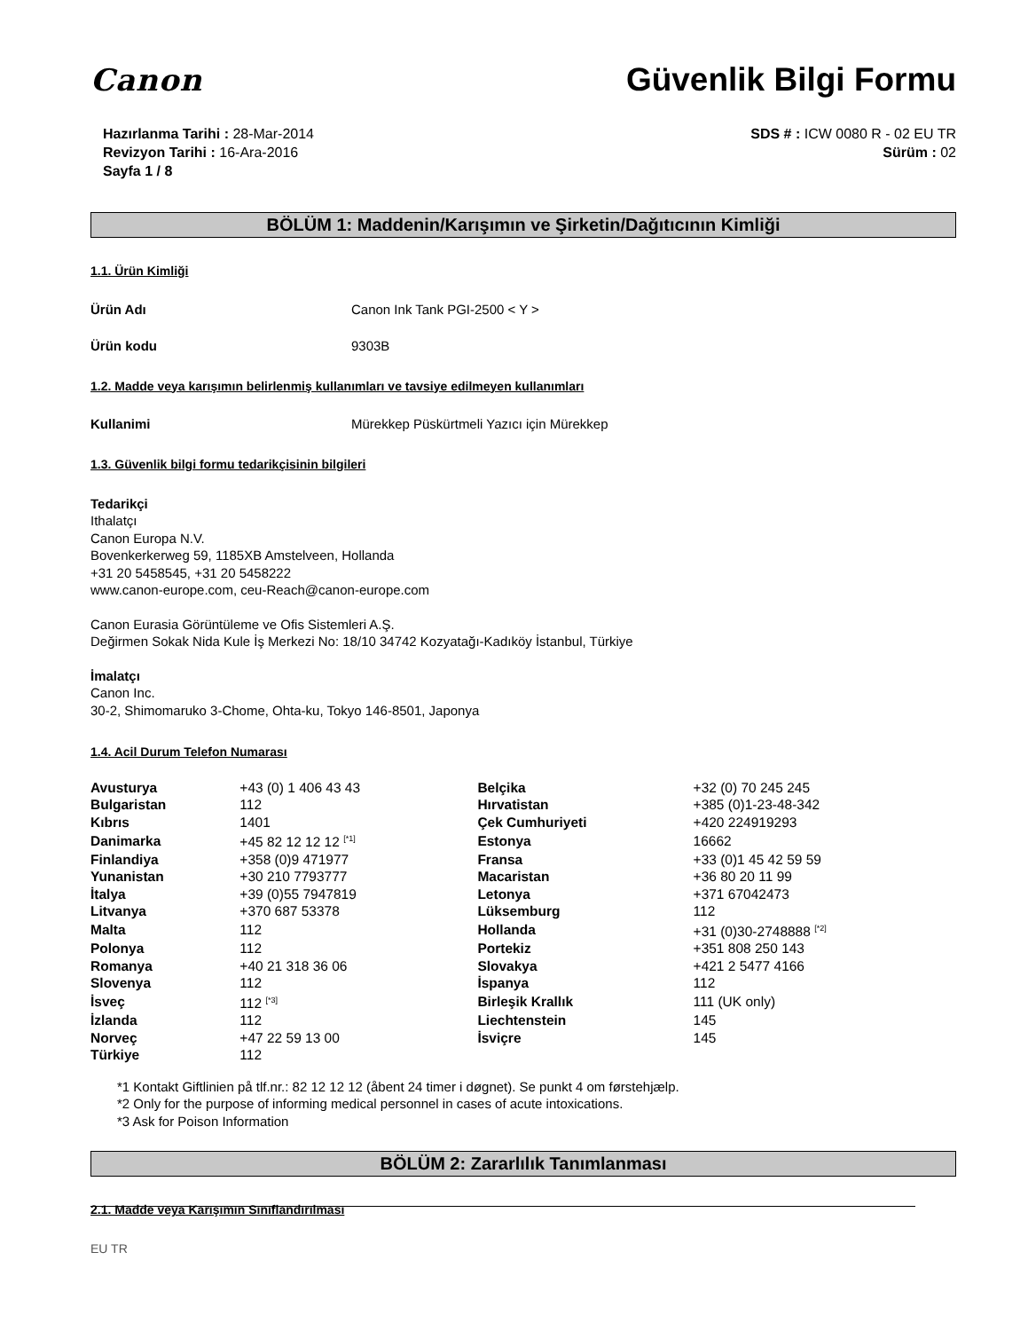Canon Güvenlik Bilgi Formu
Hazırlanma Tarihi : 28-Mar-2014
Revizyon Tarihi : 16-Ara-2016
Sayfa 1 / 8
SDS # : ICW 0080 R - 02 EU TR
Sürüm : 02
BÖLÜM 1: Maddenin/Karışımın ve Şirketin/Dağıtıcının Kimliği
1.1. Ürün Kimliği
Ürün Adı Canon Ink Tank PGI-2500 < Y >
Ürün kodu 9303B
1.2. Madde veya karışımın belirlenmiş kullanımları ve tavsiye edilmeyen kullanımları
Kullanimi Mürekkep Püskürtmeli Yazıcı için Mürekkep
1.3. Güvenlik bilgi formu tedarikçisinin bilgileri
Tedarikçi
Ithalatçı
Canon Europa N.V.
Bovenkerkerweg 59, 1185XB Amstelveen, Hollanda
+31 20 5458545, +31 20 5458222
www.canon-europe.com, ceu-Reach@canon-europe.com
Canon Eurasia Görüntüleme ve Ofis Sistemleri A.Ş.
Değirmen Sokak Nida Kule İş Merkezi No: 18/10 34742 Kozyatağı-Kadıköy İstanbul, Türkiye
İmalatçı
Canon Inc.
30-2, Shimomaruko 3-Chome, Ohta-ku, Tokyo 146-8501, Japonya
1.4. Acil Durum Telefon Numarası
| Avusturya | +43 (0) 1 406 43 43 | Belçika | +32 (0) 70 245 245 |
| Bulgaristan | 112 | Hırvatistan | +385 (0)1-23-48-342 |
| Kıbrıs | 1401 | Çek Cumhuriyeti | +420 224919293 |
| Danimarka | +45 82 12 12 12 <sup>[*1]</sup> | Estonya | 16662 |
| Finlandiya | +358 (0)9 471977 | Fransa | +33 (0)1 45 42 59 59 |
| Yunanistan | +30 210 7793777 | Macaristan | +36 80 20 11 99 |
| İtalya | +39 (0)55 7947819 | Letonya | +371 67042473 |
| Litvanya | +370 687 53378 | Lüksemburg | 112 |
| Malta | 112 | Hollanda | +31 (0)30-2748888 <sup>[*2]</sup> |
| Polonya | 112 | Portekiz | +351 808 250 143 |
| Romanya | +40 21 318 36 06 | Slovakya | +421 2 5477 4166 |
| Slovenya | 112 | İspanya | 112 |
| İsveç | 112 <sup>[*3]</sup> | Birleşik Krallık | 111 (UK only) |
| İzlanda | 112 | Liechtenstein | 145 |
| Norveç | +47 22 59 13 00 | İsviçre | 145 |
| Türkiye | 112 | | |
*1 Kontakt Giftlinien på tlf.nr.: 82 12 12 12 (åbent 24 timer i døgnet). Se punkt 4 om førstehjælp.
*2 Only for the purpose of informing medical personnel in cases of acute intoxications.
*3 Ask for Poison Information
BÖLÜM 2: Zararlılık Tanımlanması
2.1. Madde veya Karışımın Sınıflandırılması
EU TR